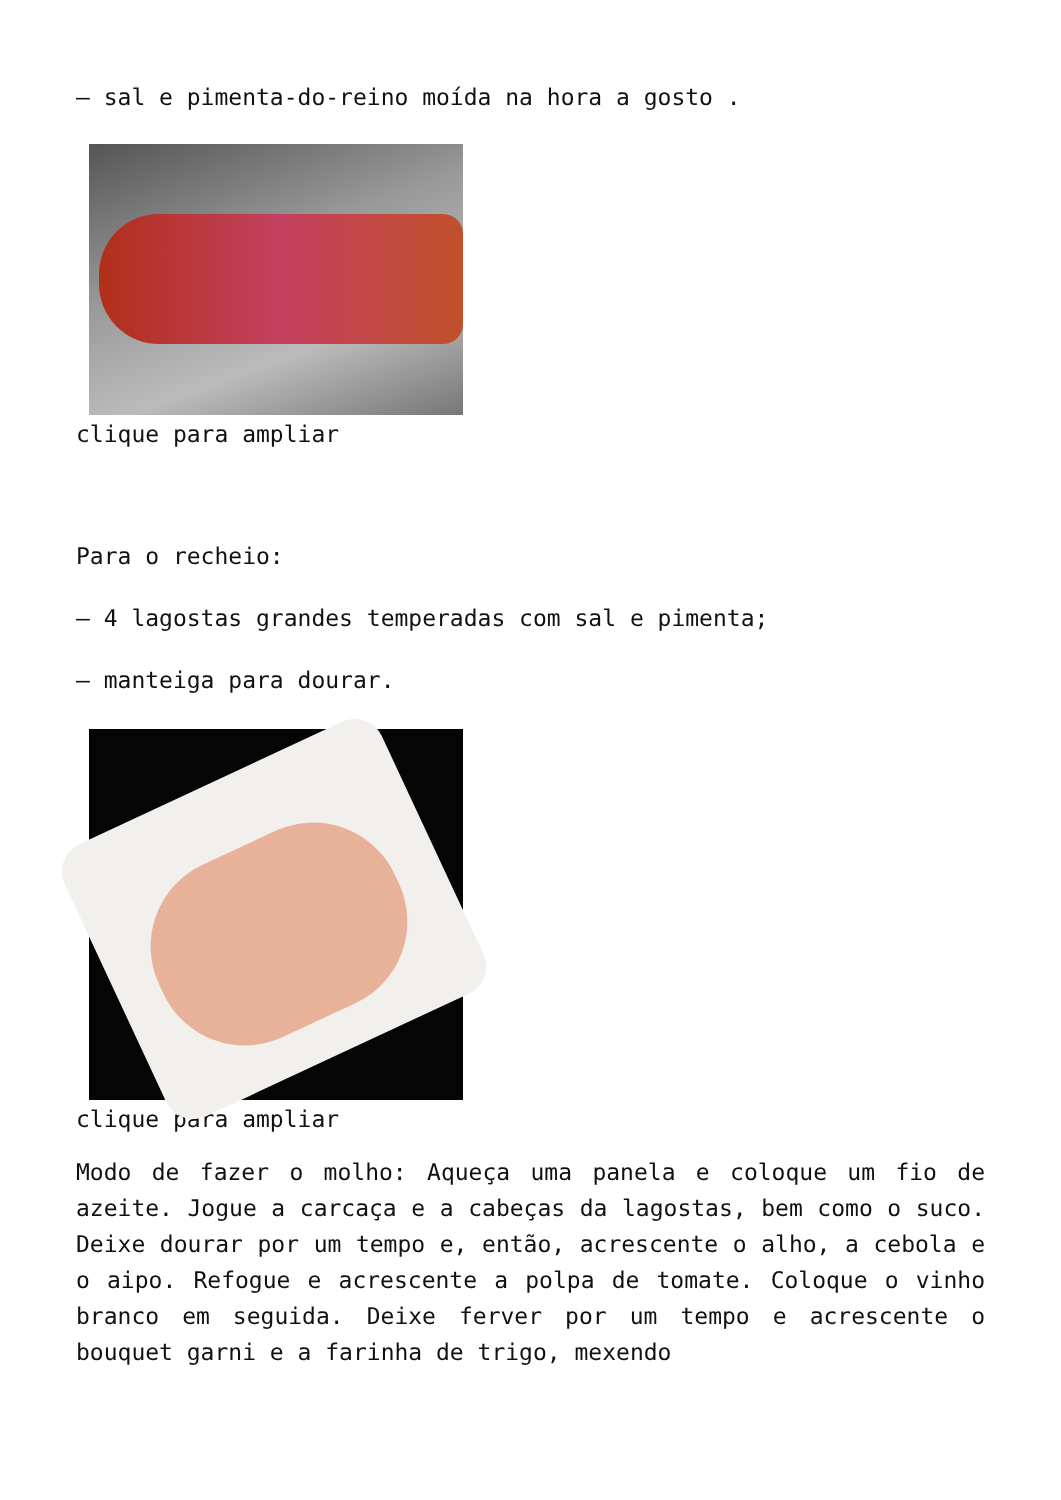– sal e pimenta-do-reino moída na hora a gosto .
clique para ampliar
Para o recheio:
– 4 lagostas grandes temperadas com sal e pimenta;
– manteiga para dourar.
clique para ampliar
Modo de fazer o molho: Aqueça uma panela e coloque um fio de azeite. Jogue a carcaça e a cabeças da lagostas, bem como o suco. Deixe dourar por um tempo e, então, acrescente o alho, a cebola e o aipo. Refogue e acrescente a polpa de tomate. Coloque o vinho branco em seguida. Deixe ferver por um tempo e acrescente o bouquet garni e a farinha de trigo, mexendo